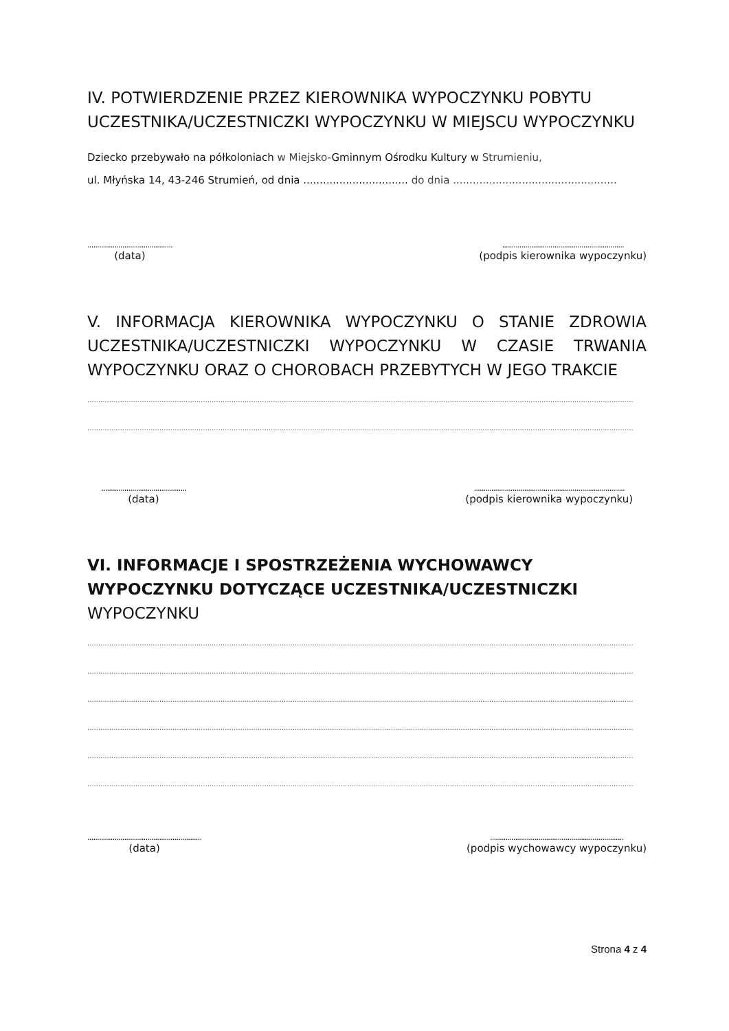IV. POTWIERDZENIE PRZEZ KIEROWNIKA WYPOCZYNKU POBYTU UCZESTNIKA/UCZESTNICZKI WYPOCZYNKU W MIEJSCU WYPOCZYNKU
Dziecko przebywało na półkoloniach w Miejsko-Gminnym Ośrodku Kultury w Strumieniu,
ul. Młyńska 14, 43-246 Strumień, od dnia ................................ do dnia ..................................................
............................................
(data)
...............................................................
(podpis kierownika wypoczynku)
V. INFORMACJA KIEROWNIKA WYPOCZYNKU O STANIE ZDROWIA UCZESTNIKA/UCZESTNICZKI WYPOCZYNKU W CZASIE TRWANIA WYPOCZYNKU ORAZ O CHOROBACH PRZEBYTYCH W JEGO TRAKCIE
..........................................................................................................................................................................................................................................................
..........................................................................................................................................................................................................................................................
............................................
(data)
..............................................................................
(podpis kierownika wypoczynku)
VI. INFORMACJE I SPOSTRZEŻENIA WYCHOWAWCY WYPOCZYNKU DOTYCZĄCE UCZESTNIKA/UCZESTNICZKI WYPOCZYNKU
..........................................................................................................................................................................................................................................................
..........................................................................................................................................................................................................................................................
..........................................................................................................................................................................................................................................................
..........................................................................................................................................................................................................................................................
..........................................................................................................................................................................................................................................................
..........................................................................................................................................................................................................................................................
...........................................................
(data)
.....................................................................
(podpis wychowawcy wypoczynku)
Strona 4 z 4